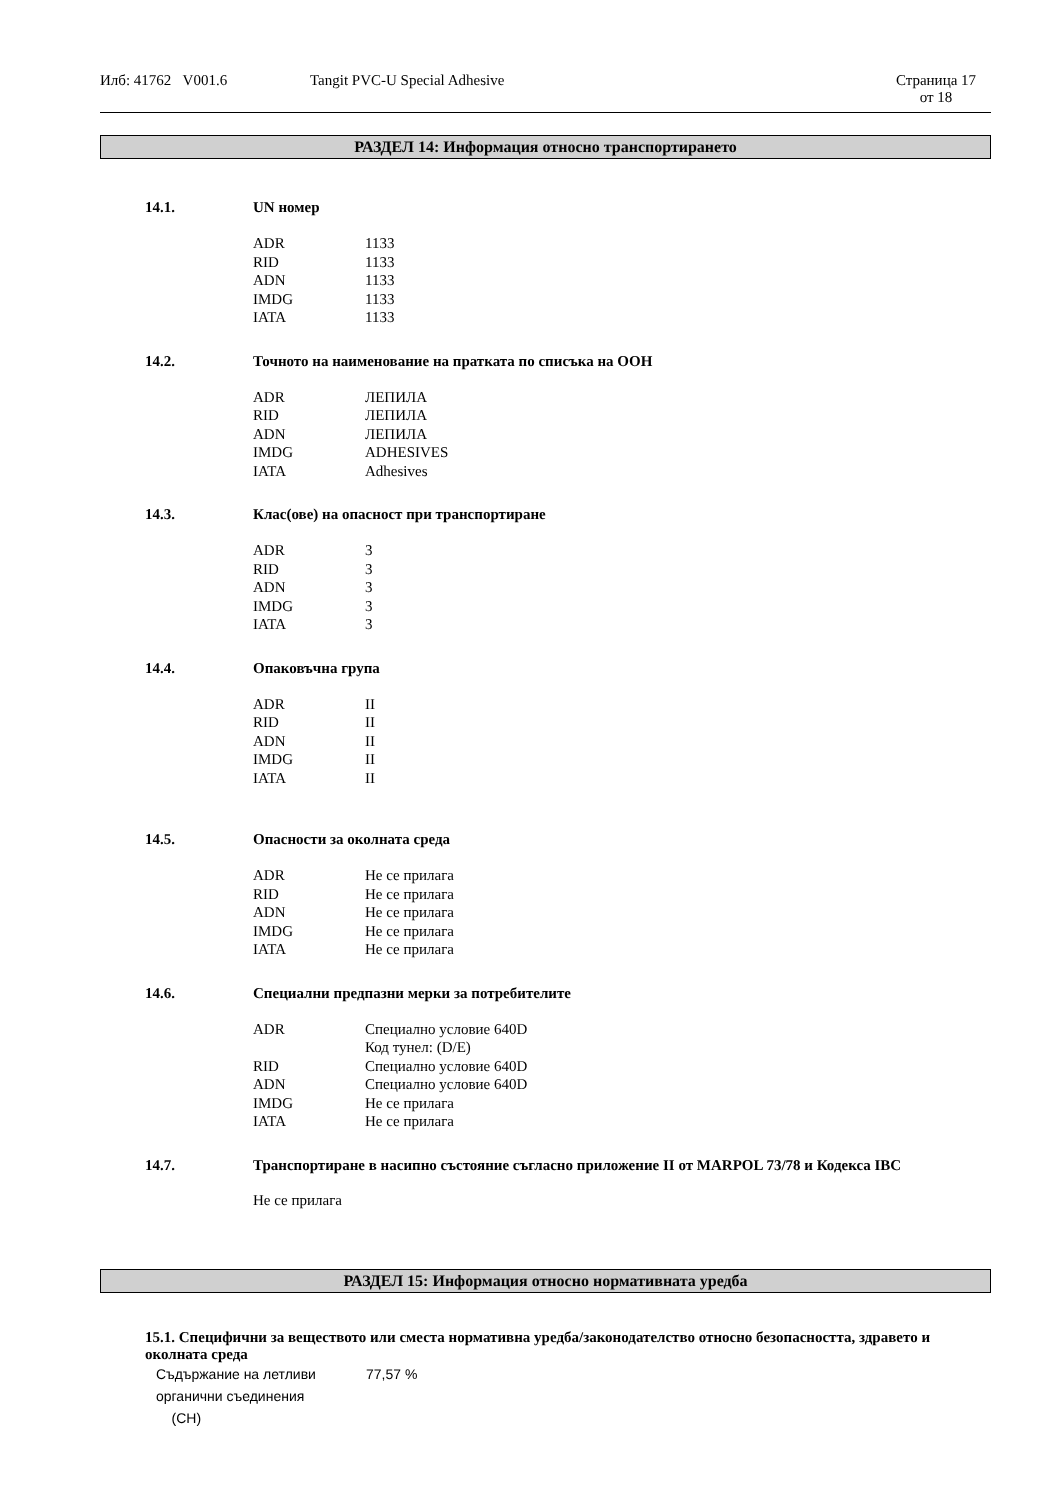Илб: 41762 V001.6 Tangit PVC-U Special Adhesive Страница 17
от 18
РАЗДЕЛ 14: Информация относно транспортирането
14.1. UN номер
| ADR | 1133 |
| RID | 1133 |
| ADN | 1133 |
| IMDG | 1133 |
| IATA | 1133 |
14.2. Точното на наименование на пратката по списъка на ООН
| ADR | ЛЕПИЛА |
| RID | ЛЕПИЛА |
| ADN | ЛЕПИЛА |
| IMDG | ADHESIVES |
| IATA | Adhesives |
14.3. Клас(ове) на опасност при транспортиране
| ADR | 3 |
| RID | 3 |
| ADN | 3 |
| IMDG | 3 |
| IATA | 3 |
14.4. Опаковъчна група
| ADR | II |
| RID | II |
| ADN | II |
| IMDG | II |
| IATA | II |
14.5. Опасности за околната среда
| ADR | Не се прилага |
| RID | Не се прилага |
| ADN | Не се прилага |
| IMDG | Не се прилага |
| IATA | Не се прилага |
14.6. Специални предпазни мерки за потребителите
| ADR | Специално условие 640D Код тунел: (D/E) |
| RID | Специално условие 640D |
| ADN | Специално условие 640D |
| IMDG | Не се прилага |
| IATA | Не се прилага |
14.7. Транспортиране в насипно състояние съгласно приложение II от MARPOL 73/78 и Кодекса IBC
Не се прилага
РАЗДЕЛ 15: Информация относно нормативната уредба
15.1. Специфични за веществото или сместа нормативна уредба/законодателство относно безопасността, здравето и околната среда
| Съдържание на летливи органични съединения (CH) | 77,57 % |